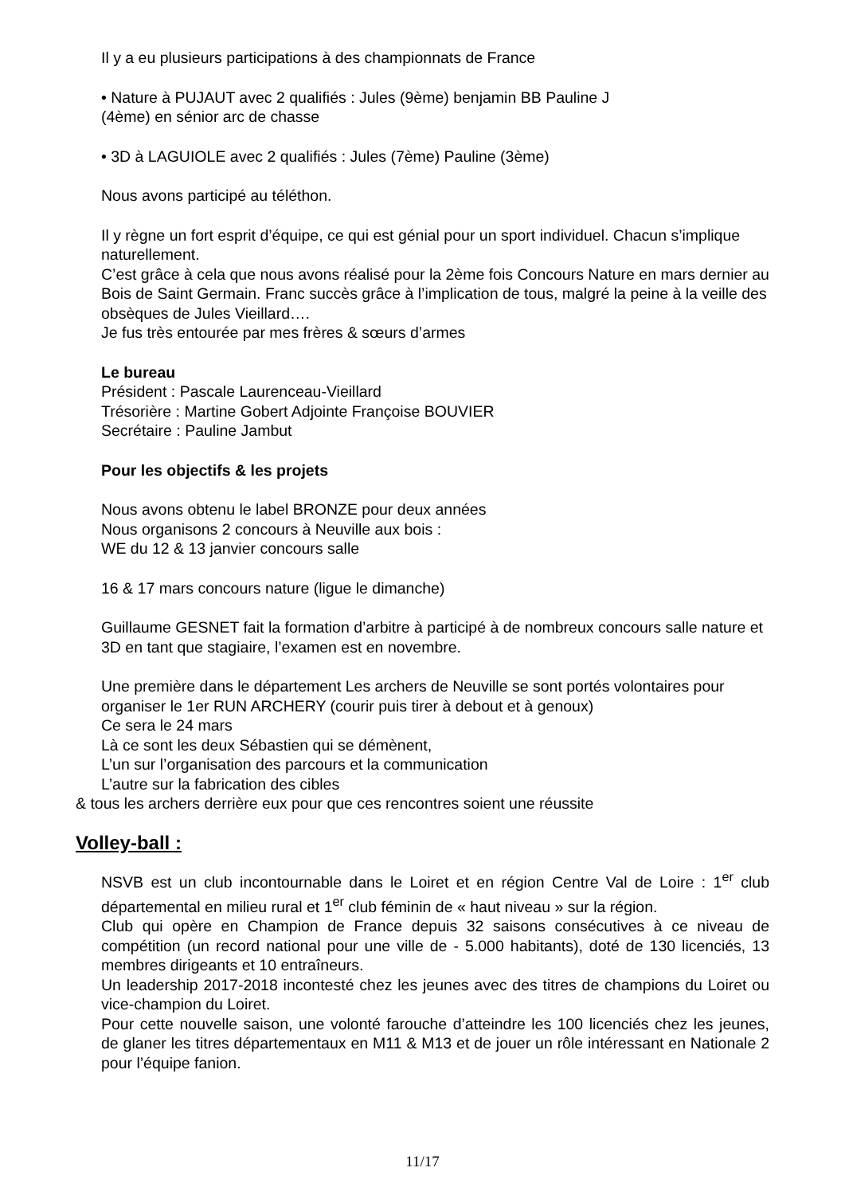Il y a eu plusieurs participations à des championnats de France
• Nature à PUJAUT avec 2 qualifiés : Jules (9ème) benjamin BB Pauline J
(4ème) en sénior arc de chasse
• 3D à LAGUIOLE avec 2 qualifiés : Jules (7ème) Pauline (3ème)
Nous avons participé au téléthon.
Il y règne un fort esprit d’équipe, ce qui est génial pour un sport individuel. Chacun s’implique naturellement.
C’est grâce à cela que nous avons réalisé pour la 2ème fois Concours Nature en mars dernier au Bois de Saint Germain. Franc succès grâce à l’implication de tous, malgré la peine à la veille des obsèques de Jules Vieillard….
Je fus très entourée par mes frères & sœurs d’armes
Le bureau
Président : Pascale Laurenceau-Vieillard
Trésorière : Martine Gobert Adjointe Françoise BOUVIER
Secrétaire : Pauline Jambut
Pour les objectifs & les projets
Nous avons obtenu le label BRONZE pour deux années
Nous organisons 2 concours à Neuville aux bois :
WE du 12 & 13 janvier concours salle
16 & 17 mars concours nature (ligue le dimanche)
Guillaume GESNET fait la formation d’arbitre à participé à de nombreux concours salle nature et 3D en tant que stagiaire, l’examen est en novembre.
Une première dans le département Les archers de Neuville se sont portés volontaires pour organiser le 1er RUN ARCHERY (courir puis tirer à debout et à genoux)
Ce sera le 24 mars
Là ce sont les deux Sébastien qui se démènent,
L’un sur l’organisation des parcours et la communication
L’autre sur la fabrication des cibles
& tous les archers derrière eux pour que ces rencontres soient une réussite
Volley-ball :
NSVB est un club incontournable dans le Loiret et en région Centre Val de Loire : 1<sup>er</sup> club départemental en milieu rural et 1<sup>er</sup> club féminin de « haut niveau » sur la région.
Club qui opère en Champion de France depuis 32 saisons consécutives à ce niveau de compétition (un record national pour une ville de - 5.000 habitants), doté de 130 licenciés, 13 membres dirigeants et 10 entraîneurs.
Un leadership 2017-2018 incontesté chez les jeunes avec des titres de champions du Loiret ou vice-champion du Loiret.
Pour cette nouvelle saison, une volonté farouche d’atteindre les 100 licenciés chez les jeunes, de glaner les titres départementaux en M11 & M13 et de jouer un rôle intéressant en Nationale 2 pour l’équipe fanion.
11/17